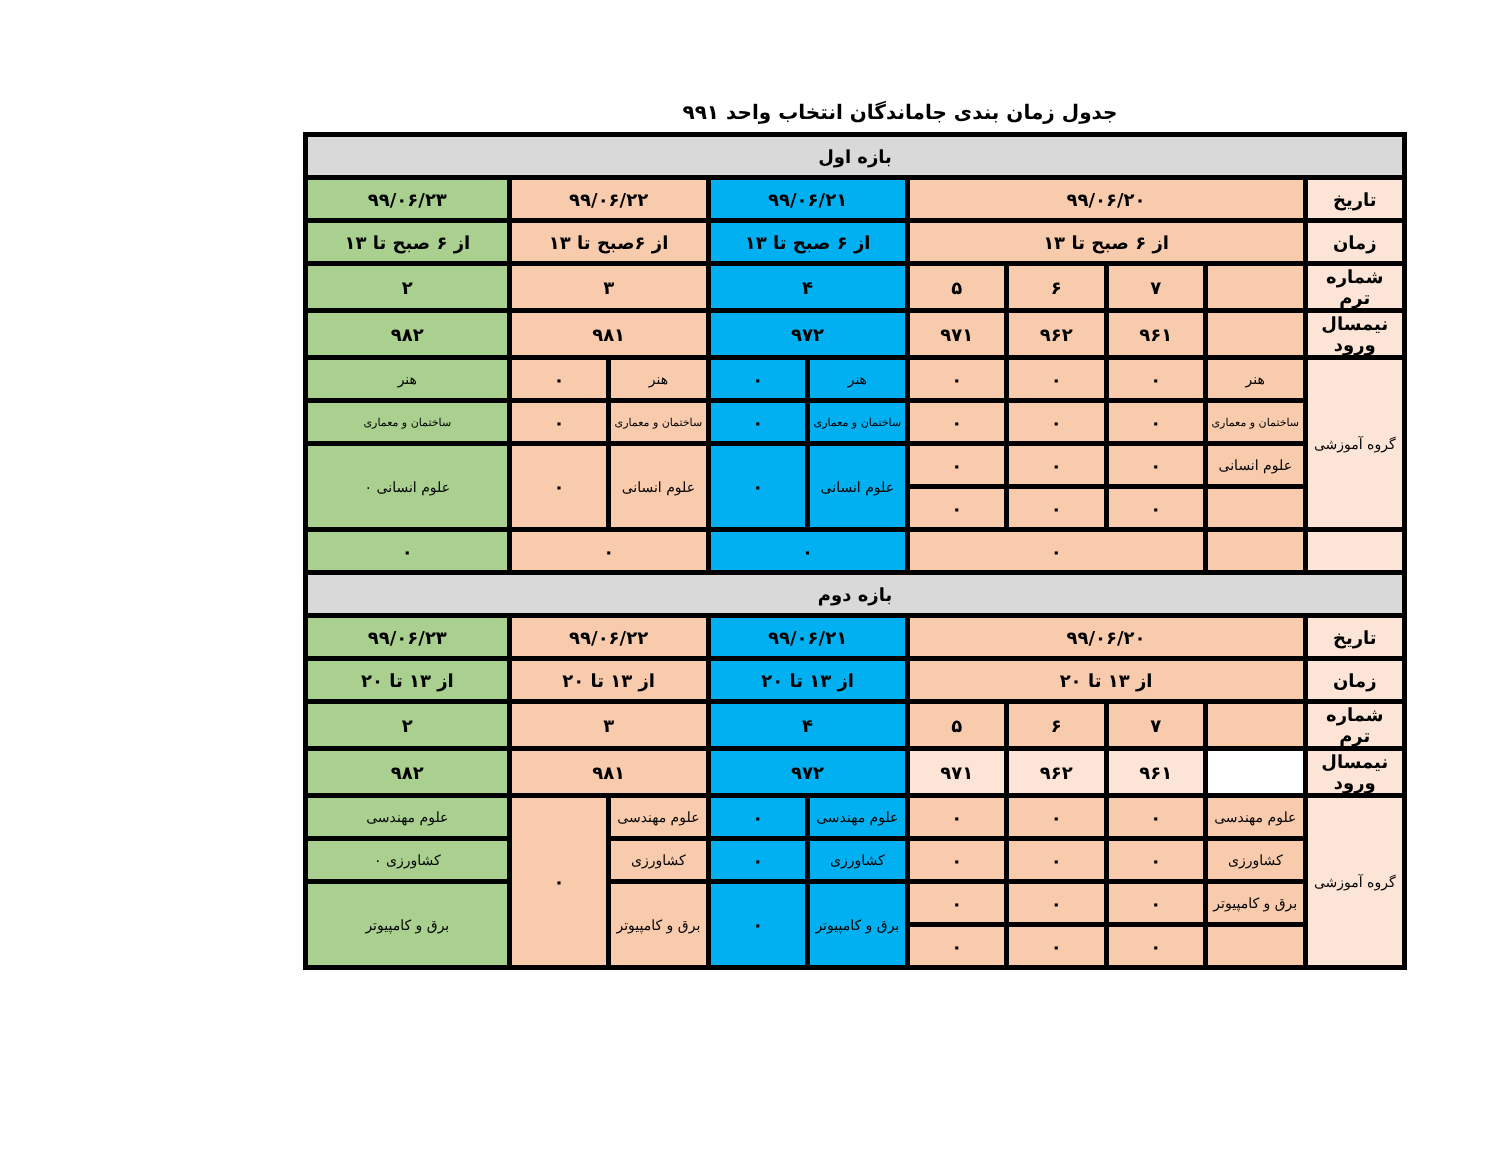جدول زمان بندی جاماندگان انتخاب واحد ۹۹۱
| بازه اول | | | | | | | | | |
| تاریخ | ۹۹/۰۶/۲۰ | | | | ۹۹/۰۶/۲۱ | | ۹۹/۰۶/۲۲ | | ۹۹/۰۶/۲۳ |
| زمان | از ۶ صبح تا ۱۳ | | | | از ۶ صبح تا ۱۳ | | از ۶صبح تا ۱۳ | | از ۶ صبح تا ۱۳ |
| شماره ترم | | ۷ | ۶ | ۵ | ۴ | | ۳ | | ۲ |
| نیمسال ورود | | ۹۶۱ | ۹۶۲ | ۹۷۱ | ۹۷۲ | | ۹۸۱ | | ۹۸۲ |
| گروه آموزشی | هنر | ۰ | ۰ | ۰ | هنر | ۰ | هنر | ۰ | هنر |
| | ساختمان و معماری | ۰ | ۰ | ۰ | ساختمان و معماری | ۰ | ساختمان و معماری | ۰ | ساختمان و معماری |
| | علوم انسانی | ۰ | ۰ | ۰ | علوم انسانی | ۰ | علوم انسانی | ۰ | علوم انسانی ۰ |
| | | ۰ | ۰ | ۰ | | | | | |
| | | ۰ | | | ۰ | | ۰ | | ۰ |
| بازه دوم | | | | | | | | | |
| تاریخ | ۹۹/۰۶/۲۰ | | | | ۹۹/۰۶/۲۱ | | ۹۹/۰۶/۲۲ | | ۹۹/۰۶/۲۳ |
| زمان | از ۱۳ تا ۲۰ | | | | از ۱۳ تا ۲۰ | | از ۱۳ تا ۲۰ | | از ۱۳ تا ۲۰ |
| شماره ترم | | ۷ | ۶ | ۵ | ۴ | | ۳ | | ۲ |
| نیمسال ورود | | ۹۶۱ | ۹۶۲ | ۹۷۱ | ۹۷۲ | | ۹۸۱ | | ۹۸۲ |
| گروه آموزشی | علوم مهندسی | ۰ | ۰ | ۰ | علوم مهندسی | ۰ | علوم مهندسی | ۰ | علوم مهندسی |
| | کشاورزی | ۰ | ۰ | ۰ | کشاورزی | ۰ | کشاورزی | | کشاورزی ۰ |
| | برق و کامپیوتر | ۰ | ۰ | ۰ | برق و کامپیوتر | ۰ | برق و کامپیوتر | | برق و کامپیوتر |
| | | ۰ | ۰ | ۰ | | | | | |